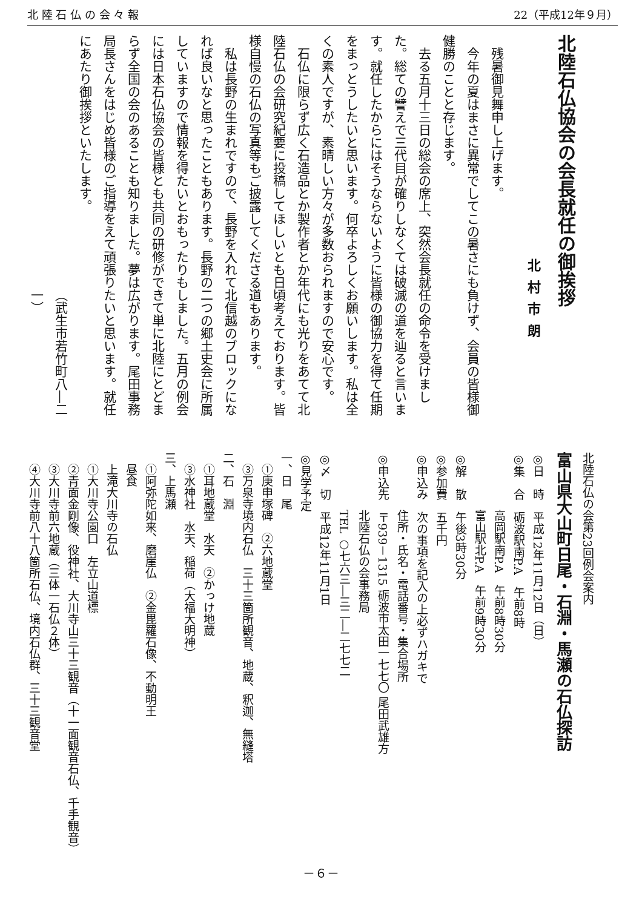北 陸 石 仏 の 会 々 報 22（平成12年９月）
北陸石仏協会の会長就任の御挨拶
北村市朗
　残暑御見舞申し上げます。
　今年の夏はまさに異常でしてこの暑さにも負けず、会員の皆様御健勝のことと存じます。
　去る五月十三日の総会の席上、突然会長就任の命令を受けました。総ての譬えで三代目が確りしなくては破滅の道を辿ると言います。就任したからにはそうならないように皆様の御協力を得て任期をまっとうしたいと思います。何卒よろしくお願いします。私は全くの素人ですが、素晴しい方々が多数おられますので安心です。
　石仏に限らず広く石造品とか製作者とか年代にも光りをあてて北陸石仏の会研究紀要に投稿してほしいとも日頃考えております。皆様自慢の石仏の写真等もご披露してくださる道もあります。
　私は長野の生まれですので、長野を入れて北信越のブロックになれば良いなと思ったこともあります。長野の二つの郷土史会に所属していますので情報を得たいとおもったりもしました。五月の例会には日本石仏協会の皆様とも共同の研修ができて単に北陸にとどまらず全国の会のあることも知りました。夢は広がります。尾田事務局長さんをはじめ皆様のご指導をえて頑張りたいと思います。就任にあたり御挨拶といたします。
（武生市若竹町八―二一）
北陸石仏の会第23回例会案内
富山県大山町日尾・石淵・馬瀬の石仏探訪
◎日　時　平成12年11月12日（日）
◎集　合　砺波駅南P.A　午前8時
　　　　　高岡駅南P.A　午前8時30分
　　　　　富山駅北P.A　午前9時30分
◎解　散　午後3時30分
◎参加費　五千円
◎申込み　次の事項を記入の上必ずハガキで
　　　　　住所・氏名・電話番号・集合場所
◎申込先　〒939－1315 砺波市太田一七七〇 尾田武雄方
　　　　　北陸石仏の会事務局
　　　　　TEL ○七六三―三二―二七七二
◎〆　切　平成12年11月1日
◎見学予定
一、日　尾
　①庚申塚碑　②六地蔵堂
　③万泉寺境内石仏　三十三箇所観音、地蔵、釈迦、無縫塔
二、石　淵
　①耳地蔵堂　水天　②かっけ地蔵
　③水神社　水天、稲荷（大福大明神）
三、上馬瀬
　①阿弥陀如来、磨崖仏　②金毘羅石像、不動明王
　昼食
　上滝大川寺の石仏
　①大川寺公園口　左立山道標
　②青面金剛像、役神社、大川寺山三十三観音（十一面観音石仏、千手観音）
　③大川寺前六地蔵（三体一石仏２体）
　④大川寺前八十八箇所石仏、境内石仏群、三十三観音堂
－６－